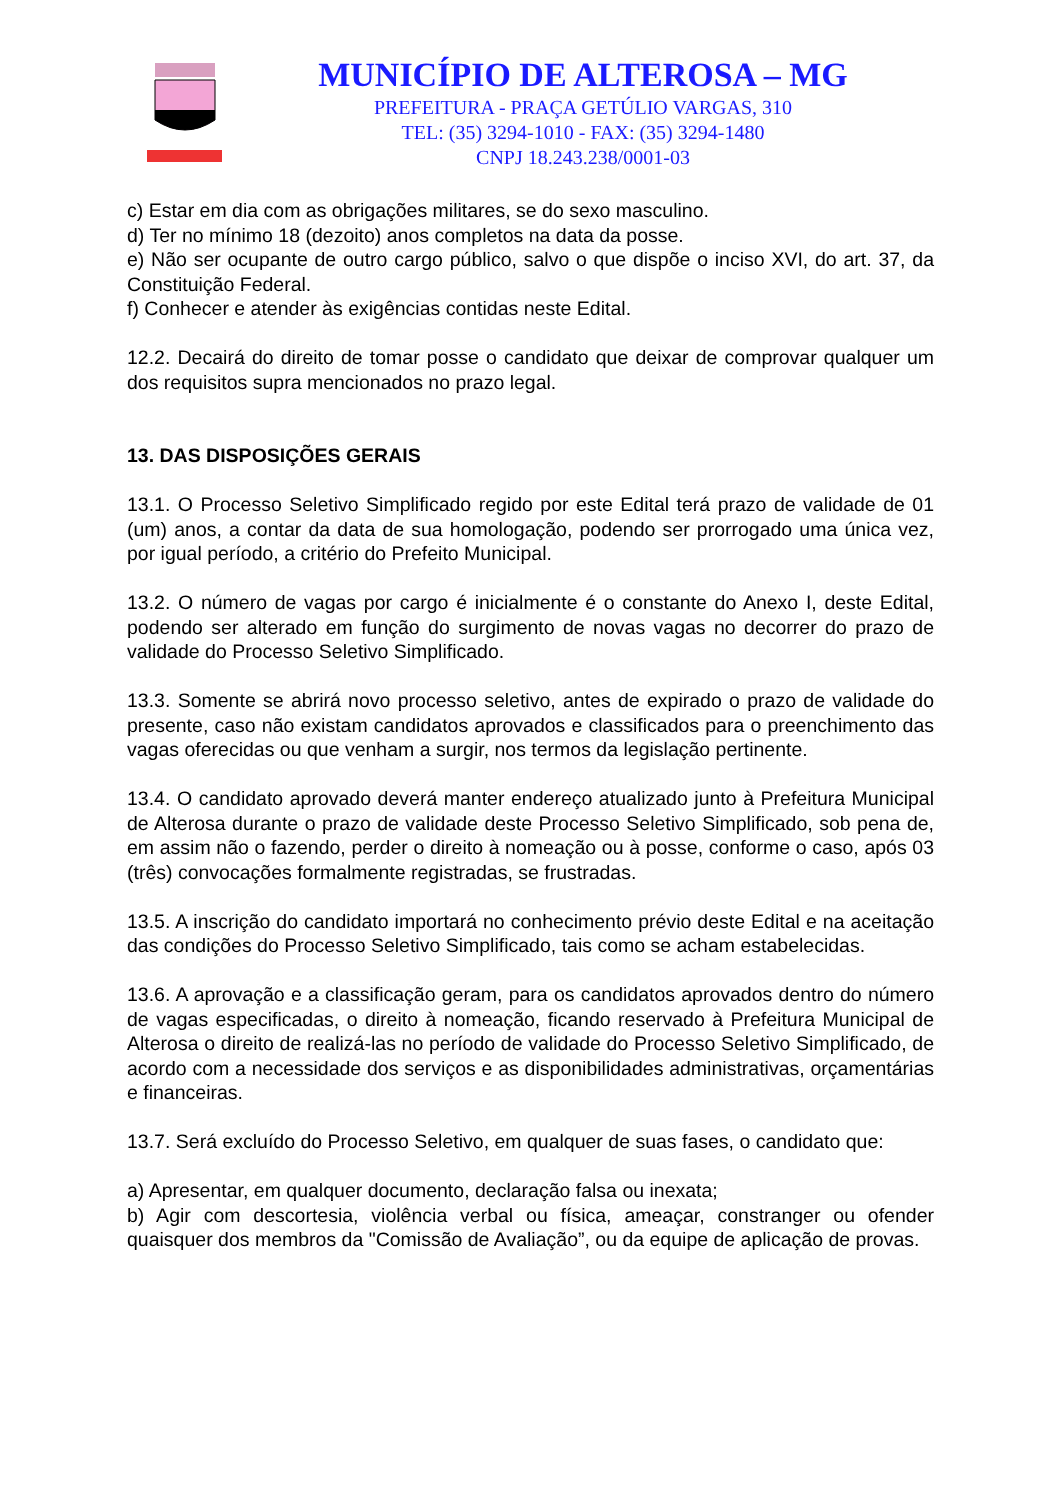MUNICÍPIO DE ALTEROSA – MG
PREFEITURA - PRAÇA GETÚLIO VARGAS, 310
TEL: (35) 3294-1010 - FAX: (35) 3294-1480
CNPJ 18.243.238/0001-03
c) Estar em dia com as obrigações militares, se do sexo masculino.
d) Ter no mínimo 18 (dezoito) anos completos na data da posse.
e) Não ser ocupante de outro cargo público, salvo o que dispõe o inciso XVI, do art. 37, da Constituição Federal.
f) Conhecer e atender às exigências contidas neste Edital.
12.2. Decairá do direito de tomar posse o candidato que deixar de comprovar qualquer um dos requisitos supra mencionados no prazo legal.
13. DAS DISPOSIÇÕES GERAIS
13.1. O Processo Seletivo Simplificado regido por este Edital terá prazo de validade de 01 (um) anos, a contar da data de sua homologação, podendo ser prorrogado uma única vez, por igual período, a critério do Prefeito Municipal.
13.2. O número de vagas por cargo é inicialmente é o constante do Anexo I, deste Edital, podendo ser alterado em função do surgimento de novas vagas no decorrer do prazo de validade do Processo Seletivo Simplificado.
13.3. Somente se abrirá novo processo seletivo, antes de expirado o prazo de validade do presente, caso não existam candidatos aprovados e classificados para o preenchimento das vagas oferecidas ou que venham a surgir, nos termos da legislação pertinente.
13.4. O candidato aprovado deverá manter endereço atualizado junto à Prefeitura Municipal de Alterosa durante o prazo de validade deste Processo Seletivo Simplificado, sob pena de, em assim não o fazendo, perder o direito à nomeação ou à posse, conforme o caso, após 03 (três) convocações formalmente registradas, se frustradas.
13.5. A inscrição do candidato importará no conhecimento prévio deste Edital e na aceitação das condições do Processo Seletivo Simplificado, tais como se acham estabelecidas.
13.6. A aprovação e a classificação geram, para os candidatos aprovados dentro do número de vagas especificadas, o direito à nomeação, ficando reservado à Prefeitura Municipal de Alterosa o direito de realizá-las no período de validade do Processo Seletivo Simplificado, de acordo com a necessidade dos serviços e as disponibilidades administrativas, orçamentárias e financeiras.
13.7. Será excluído do Processo Seletivo, em qualquer de suas fases, o candidato que:
a) Apresentar, em qualquer documento, declaração falsa ou inexata;
b) Agir com descortesia, violência verbal ou física, ameaçar, constranger ou ofender quaisquer dos membros da "Comissão de Avaliação”, ou da equipe de aplicação de provas.